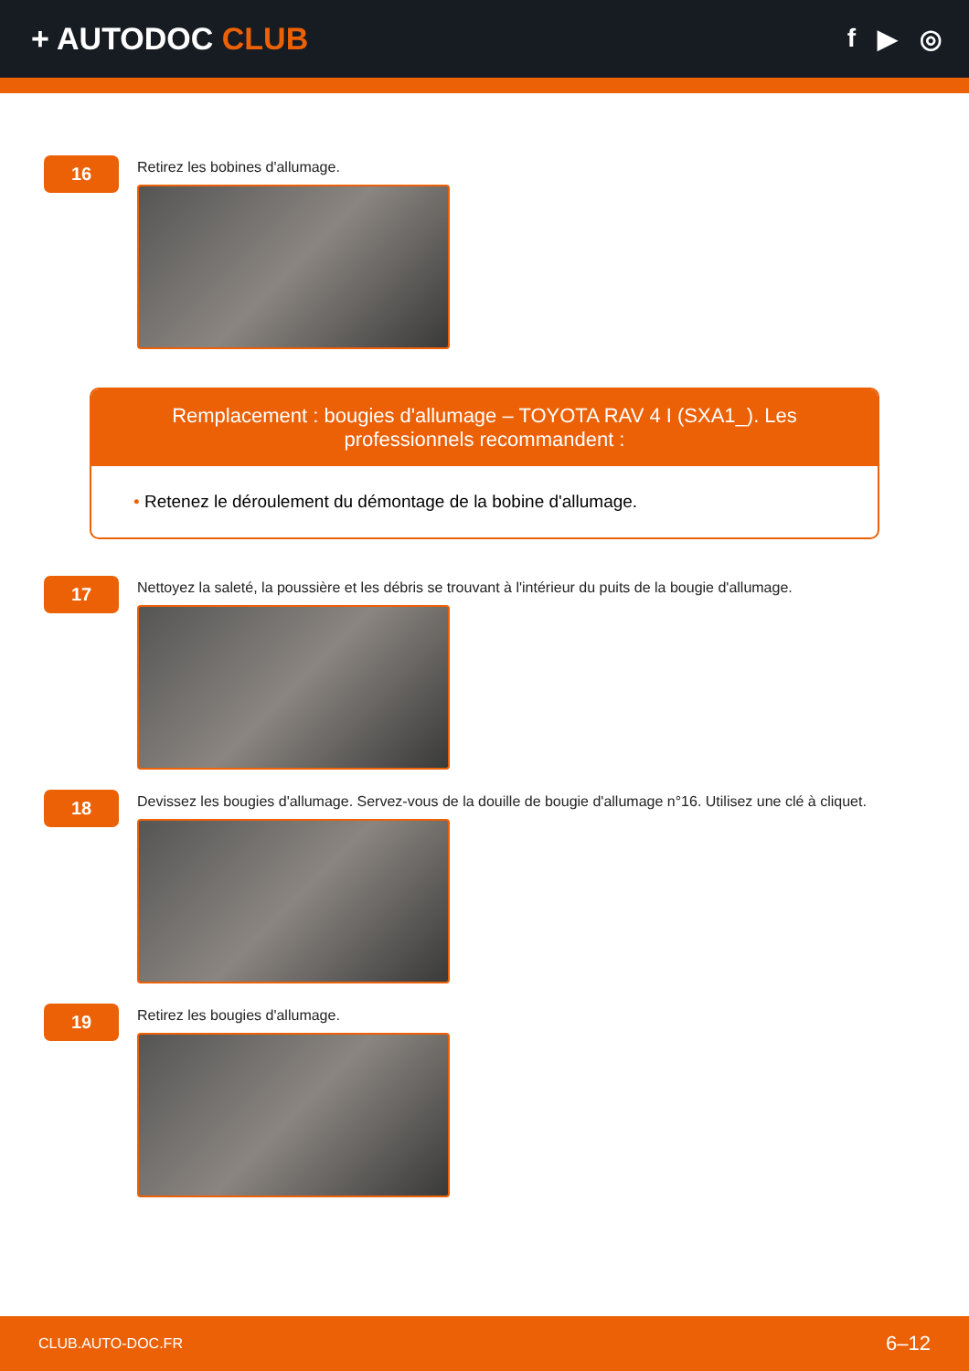+ AUTODOC CLUB
f ▶ ◎
16
Retirez les bobines d'allumage.
Remplacement : bougies d'allumage – TOYOTA RAV 4 I (SXA1_). Les professionnels recommandent :
• Retenez le déroulement du démontage de la bobine d'allumage.
17
Nettoyez la saleté, la poussière et les débris se trouvant à l'intérieur du puits de la bougie d'allumage.
18
Devissez les bougies d'allumage. Servez-vous de la douille de bougie d'allumage n°16. Utilisez une clé à cliquet.
19
Retirez les bougies d'allumage.
CLUB.AUTO-DOC.FR 6–12